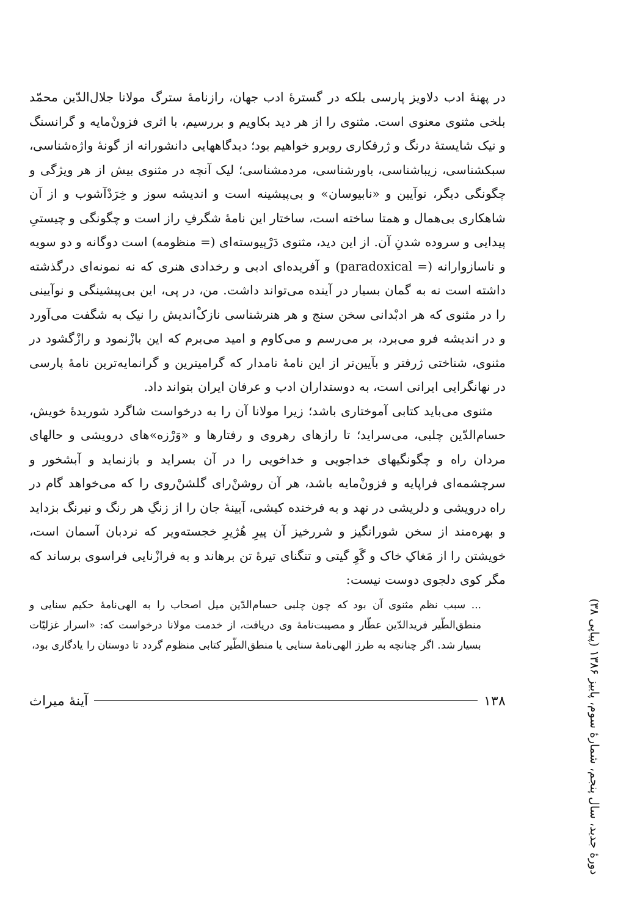دورهٔ جدید، سال پنجم، شمارهٔ سوم، پاییز ۱۳۸۶ (پیاپی ۳۸)
در پهنهٔ ادب دلاویز پارسی بلکه در گسترهٔ ادب جهان، رازنامهٔ سترگ مولانا جلال‌الدّین محمّد بلخی مثنوی معنوی است. مثنوی را از هر دید بکاویم و بررسیم، با اثری فزونْ‌مایه و گرانسنگ و نیک شایستهٔ درنگ و ژرفکاری روبرو خواهیم بود؛ دیدگاههایی دانشورانه از گونهٔ واژه‌شناسی، سبکشناسی، زیباشناسی، باورشناسی، مردمشناسی؛ لیک آنچه در مثنوی بیش از هر ویژگی و چگونگی دیگر، نوآیین و «نابیوسان» و بی‌پیشینه است و اندیشه سوز و خِرَدْآشوب و از آن شاهکاری بی‌همال و همتا ساخته است، ساختار این نامهٔ شگرفِ راز است و چگونگی و چیستیِ پیدایی و سروده شدنِ آن. از این دید، مثنوی دَرْپیوسته‌ای (= منظومه) است دوگانه و دو سویه و ناسازوارانه (= paradoxical) و آفریده‌ای ادبی و رخدادی هنری که نه نمونه‌ای درگذشته داشته است نه به گمان بسیار در آینده می‌تواند داشت. من، در پی، این بی‌پیشینگی و نوآیینی را در مثنوی که هر ادبْدانی سخن سنج و هر هنرشناسی نازکْ‌اندیش را نیک به شگفت می‌آورد و در اندیشه فرو می‌برد، بر می‌رسم و می‌کاوم و امید می‌برم که این بازْنمود و رازْگشود در مثنوی، شناختی ژرفتر و بآیین‌تر از این نامهٔ نامدار که گرامیترین و گرانمایه‌ترین نامهٔ پارسی در نهانگرایی ایرانی است، به دوستداران ادب و عرفان ایران بتواند داد.
مثنوی می‌باید کتابی آموختاری باشد؛ زیرا مولانا آن را به درخواست شاگرد شوریدهٔ خویش، حسام‌الدّین چلبی، می‌سراید؛ تا رازهای رهروی و رفتارها و «وَرْزه»های درویشی و حالهای مردان راه و چگونگیهای خداجویی و خداخویی را در آن بسراید و بازنماید و آبشخور و سرچشمه‌ای فراپایه و فزونْ‌مایه باشد، هر آن روشنْ‌رای گلشنْ‌روی را که می‌خواهد گام در راه درویشی و دلریشی در نهد و به فرخنده کیشی، آیینهٔ جان را از زنگِ هر رنگ و نیرنگ بزداید و بهره‌مند از سخن شورانگیز و شررخیز آن پیرِ هُژیرِ خجسته‌ویر که نردبان آسمان است، خویشتن را از مَغاکِ خاک و گَوِ گیتی و تنگنای تیرهٔ تن برهاند و به فرازْنایی فراسوی برساند که مگر کوی دلجوی دوست نیست:
... سبب نظم مثنوی آن بود که چون چلبی حسام‌الدّین میل اصحاب را به الهی‌نامهٔ حکیم سنایی و منطق‌الطّیر فریدالدّین عطّار و مصیبت‌نامهٔ وی دریافت، از خدمت مولانا درخواست که: «اسرار غزلیّات بسیار شد. اگر چنانچه به طرز الهی‌نامهٔ سنایی یا منطق‌الطّیر کتابی منظوم گردد تا دوستان را یادگاری بود،
۱۳۸ آینهٔ میراث